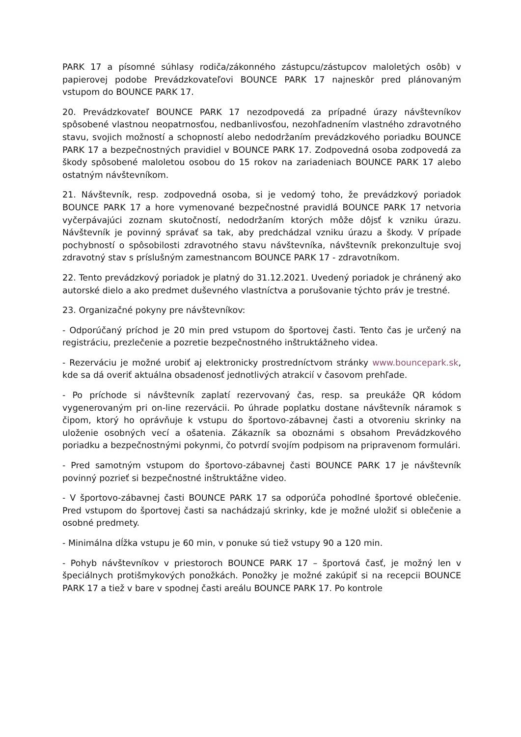PARK 17 a písomné súhlasy rodiča/zákonného zástupcu/zástupcov maloletých osôb) v papierovej podobe Prevádzkovateľovi BOUNCE PARK 17 najneskôr pred plánovaným vstupom do BOUNCE PARK 17.
20. Prevádzkovateľ BOUNCE PARK 17 nezodpovedá za prípadné úrazy návštevníkov spôsobené vlastnou neopatrnosťou, nedbanlivosťou, nezohľadnením vlastného zdravotného stavu, svojich možností a schopností alebo nedodržaním prevádzkového poriadku BOUNCE PARK 17 a bezpečnostných pravidiel v BOUNCE PARK 17. Zodpovedná osoba zodpovedá za škody spôsobené maloletou osobou do 15 rokov na zariadeniach BOUNCE PARK 17 alebo ostatným návštevníkom.
21. Návštevník, resp. zodpovedná osoba, si je vedomý toho, že prevádzkový poriadok BOUNCE PARK 17 a hore vymenované bezpečnostné pravidlá BOUNCE PARK 17 netvoria vyčerpávajúci zoznam skutočností, nedodržaním ktorých môže dôjsť k vzniku úrazu. Návštevník je povinný správať sa tak, aby predchádzal vzniku úrazu a škody. V prípade pochybností o spôsobilosti zdravotného stavu návštevníka, návštevník prekonzultuje svoj zdravotný stav s príslušným zamestnancom BOUNCE PARK 17 - zdravotníkom.
22. Tento prevádzkový poriadok je platný do 31.12.2021. Uvedený poriadok je chránený ako autorské dielo a ako predmet duševného vlastníctva a porušovanie týchto práv je trestné.
23. Organizačné pokyny pre návštevníkov:
- Odporúčaný príchod je 20 min pred vstupom do športovej časti. Tento čas je určený na registráciu, prezlečenie a pozretie bezpečnostného inštruktážneho videa.
- Rezerváciu je možné urobiť aj elektronicky prostredníctvom stránky www.bouncepark.sk, kde sa dá overiť aktuálna obsadenosť jednotlivých atrakcií v časovom prehľade.
- Po príchode si návštevník zaplatí rezervovaný čas, resp. sa preukáže QR kódom vygenerovaným pri on-line rezervácii. Po úhrade poplatku dostane návštevník náramok s čipom, ktorý ho oprávňuje k vstupu do športovo-zábavnej časti a otvoreniu skrinky na uloženie osobných vecí a ošatenia. Zákazník sa oboznámi s obsahom Prevádzkového poriadku a bezpečnostnými pokynmi, čo potvrdí svojím podpisom na pripravenom formulári.
- Pred samotným vstupom do športovo-zábavnej časti BOUNCE PARK 17 je návštevník povinný pozrieť si bezpečnostné inštruktážne video.
- V športovo-zábavnej časti BOUNCE PARK 17 sa odporúča pohodlné športové oblečenie. Pred vstupom do športovej časti sa nachádzajú skrinky, kde je možné uložiť si oblečenie a osobné predmety.
- Minimálna dĺžka vstupu je 60 min, v ponuke sú tiež vstupy 90 a 120 min.
- Pohyb návštevníkov v priestoroch BOUNCE PARK 17 – športová časť, je možný len v špeciálnych protišmykových ponožkách. Ponožky je možné zakúpiť si na recepcii BOUNCE PARK 17 a tiež v bare v spodnej časti areálu BOUNCE PARK 17. Po kontrole